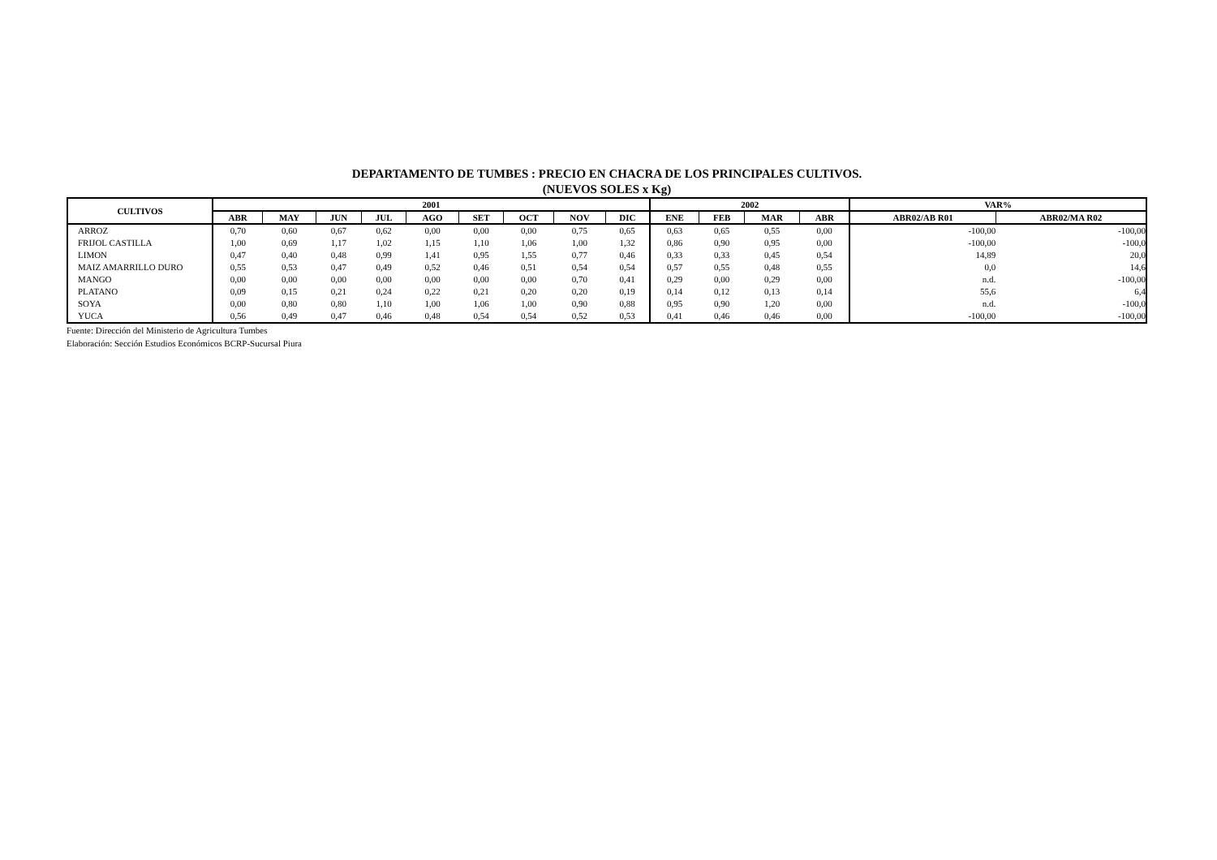DEPARTAMENTO DE TUMBES : PRECIO EN CHACRA DE LOS PRINCIPALES CULTIVOS.
(NUEVOS SOLES x Kg)
| CULTIVOS | 2001 | | | | | | | | | 2002 | | | | VAR% | |
| --- | --- | --- | --- | --- | --- | --- | --- | --- | --- | --- | --- | --- | --- | --- | --- |
| | ABR | MAY | JUN | JUL | AGO | SET | OCT | NOV | DIC | ENE | FEB | MAR | ABR | ABR02/AB R01 | ABR02/MA R02 |
| ARROZ | 0,70 | 0,60 | 0,67 | 0,62 | 0,00 | 0,00 | 0,00 | 0,75 | 0,65 | 0,63 | 0,65 | 0,55 | 0,00 | -100,00 | -100,00 |
| FRIJOL CASTILLA | 1,00 | 0,69 | 1,17 | 1,02 | 1,15 | 1,10 | 1,06 | 1,00 | 1,32 | 0,86 | 0,90 | 0,95 | 0,00 | -100,00 | -100,0 |
| LIMON | 0,47 | 0,40 | 0,48 | 0,99 | 1,41 | 0,95 | 1,55 | 0,77 | 0,46 | 0,33 | 0,33 | 0,45 | 0,54 | 14,89 | 20,0 |
| MAIZ AMARRILLO DURO | 0,55 | 0,53 | 0,47 | 0,49 | 0,52 | 0,46 | 0,51 | 0,54 | 0,54 | 0,57 | 0,55 | 0,48 | 0,55 | 0,0 | 14,6 |
| MANGO | 0,00 | 0,00 | 0,00 | 0,00 | 0,00 | 0,00 | 0,00 | 0,70 | 0,41 | 0,29 | 0,00 | 0,29 | 0,00 | n.d. | -100,00 |
| PLATANO | 0,09 | 0,15 | 0,21 | 0,24 | 0,22 | 0,21 | 0,20 | 0,20 | 0,19 | 0,14 | 0,12 | 0,13 | 0,14 | 55,6 | 6,4 |
| SOYA | 0,00 | 0,80 | 0,80 | 1,10 | 1,00 | 1,06 | 1,00 | 0,90 | 0,88 | 0,95 | 0,90 | 1,20 | 0,00 | n.d. | -100,0 |
| YUCA | 0,56 | 0,49 | 0,47 | 0,46 | 0,48 | 0,54 | 0,54 | 0,52 | 0,53 | 0,41 | 0,46 | 0,46 | 0,00 | -100,00 | -100,00 |
Fuente: Dirección del Ministerio de Agricultura Tumbes
Elaboración: Sección Estudios Económicos BCRP-Sucursal Piura